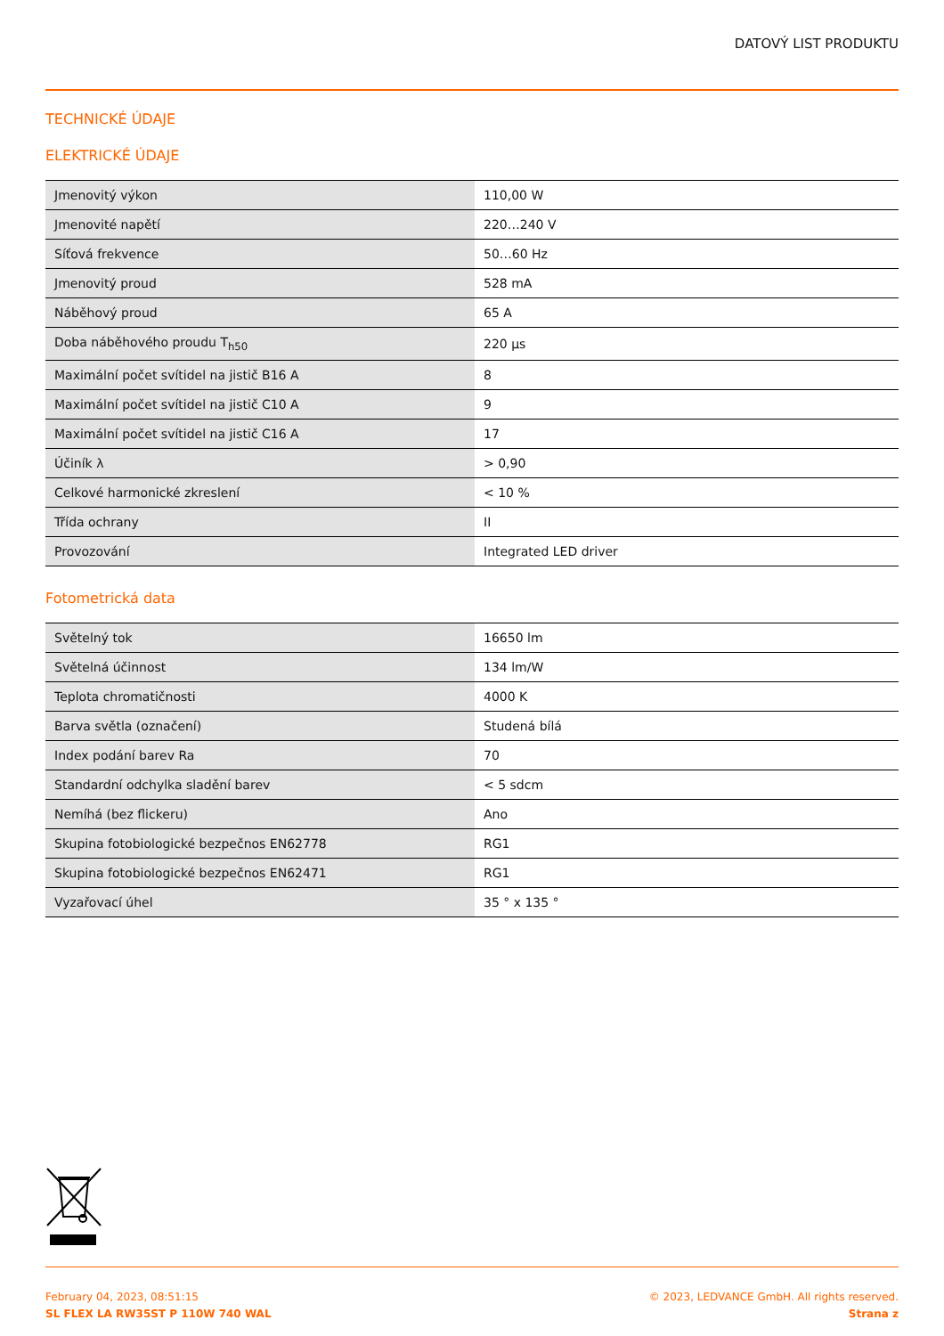DATOVÝ LIST PRODUKTU
TECHNICKÉ ÚDAJE
ELEKTRICKÉ ÚDAJE
| Jmenovitý výkon | 110,00 W |
| Jmenovité napětí | 220…240 V |
| Síťová frekvence | 50…60 Hz |
| Jmenovitý proud | 528 mA |
| Náběhový proud | 65 A |
| Doba náběhového proudu T<sub>h50</sub> | 220 µs |
| Maximální počet svítidel na jistič B16 A | 8 |
| Maximální počet svítidel na jistič C10 A | 9 |
| Maximální počet svítidel na jistič C16 A | 17 |
| Účiník λ | > 0,90 |
| Celkové harmonické zkreslení | < 10 % |
| Třída ochrany | II |
| Provozování | Integrated LED driver |
Fotometrická data
| Světelný tok | 16650 lm |
| Světelná účinnost | 134 lm/W |
| Teplota chromatičnosti | 4000 K |
| Barva světla (označení) | Studená bílá |
| Index podání barev Ra | 70 |
| Standardní odchylka sladění barev | < 5 sdcm |
| Nemíhá (bez flickeru) | Ano |
| Skupina fotobiologické bezpečnos EN62778 | RG1 |
| Skupina fotobiologické bezpečnos EN62471 | RG1 |
| Vyzařovací úhel | 35 ° x 135 ° |
February 04, 2023, 08:51:15
SL FLEX LA RW35ST P 110W 740 WAL
© 2023, LEDVANCE GmbH. All rights reserved.
Strana z